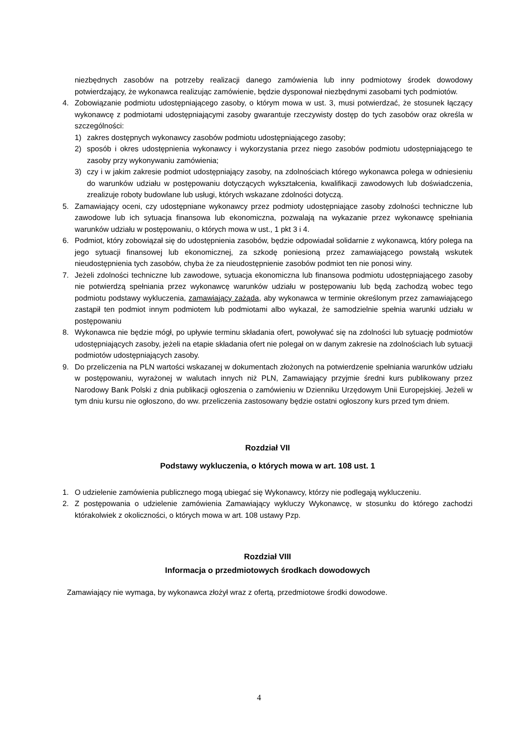niezbędnych zasobów na potrzeby realizacji danego zamówienia lub inny podmiotowy środek dowodowy potwierdzający, że wykonawca realizując zamówienie, będzie dysponował niezbędnymi zasobami tych podmiotów.
4. Zobowiązanie podmiotu udostępniającego zasoby, o którym mowa w ust. 3, musi potwierdzać, że stosunek łączący wykonawcę z podmiotami udostępniającymi zasoby gwarantuje rzeczywisty dostęp do tych zasobów oraz określa w szczególności:
1) zakres dostępnych wykonawcy zasobów podmiotu udostępniającego zasoby;
2) sposób i okres udostępnienia wykonawcy i wykorzystania przez niego zasobów podmiotu udostępniającego te zasoby przy wykonywaniu zamówienia;
3) czy i w jakim zakresie podmiot udostępniający zasoby, na zdolnościach którego wykonawca polega w odniesieniu do warunków udziału w postępowaniu dotyczących wykształcenia, kwalifikacji zawodowych lub doświadczenia, zrealizuje roboty budowlane lub usługi, których wskazane zdolności dotyczą.
5. Zamawiający oceni, czy udostępniane wykonawcy przez podmioty udostępniające zasoby zdolności techniczne lub zawodowe lub ich sytuacja finansowa lub ekonomiczna, pozwalają na wykazanie przez wykonawcę spełniania warunków udziału w postępowaniu, o których mowa w ust., 1 pkt 3 i 4.
6. Podmiot, który zobowiązał się do udostępnienia zasobów, będzie odpowiadał solidarnie z wykonawcą, który polega na jego sytuacji finansowej lub ekonomicznej, za szkodę poniesioną przez zamawiającego powstałą wskutek nieudostępnienia tych zasobów, chyba że za nieudostępnienie zasobów podmiot ten nie ponosi winy.
7. Jeżeli zdolności techniczne lub zawodowe, sytuacja ekonomiczna lub finansowa podmiotu udostępniającego zasoby nie potwierdzą spełniania przez wykonawcę warunków udziału w postępowaniu lub będą zachodzą wobec tego podmiotu podstawy wykluczenia, zamawiający zażąda, aby wykonawca w terminie określonym przez zamawiającego zastąpił ten podmiot innym podmiotem lub podmiotami albo wykazał, że samodzielnie spełnia warunki udziału w postępowaniu
8. Wykonawca nie będzie mógł, po upływie terminu składania ofert, powoływać się na zdolności lub sytuację podmiotów udostępniających zasoby, jeżeli na etapie składania ofert nie polegał on w danym zakresie na zdolnościach lub sytuacji podmiotów udostępniających zasoby.
9. Do przeliczenia na PLN wartości wskazanej w dokumentach złożonych na potwierdzenie spełniania warunków udziału w postępowaniu, wyrażonej w walutach innych niż PLN, Zamawiający przyjmie średni kurs publikowany przez Narodowy Bank Polski z dnia publikacji ogłoszenia o zamówieniu w Dzienniku Urzędowym Unii Europejskiej. Jeżeli w tym dniu kursu nie ogłoszono, do ww. przeliczenia zastosowany będzie ostatni ogłoszony kurs przed tym dniem.
Rozdział VII
Podstawy wykluczenia, o których mowa w art. 108 ust. 1
1. O udzielenie zamówienia publicznego mogą ubiegać się Wykonawcy, którzy nie podlegają wykluczeniu.
2. Z postępowania o udzielenie zamówienia Zamawiający wykluczy Wykonawcę, w stosunku do którego zachodzi którakolwiek z okoliczności, o których mowa w art. 108 ustawy Pzp.
Rozdział VIII
Informacja o przedmiotowych środkach dowodowych
Zamawiający nie wymaga, by wykonawca złożył wraz z ofertą, przedmiotowe środki dowodowe.
4